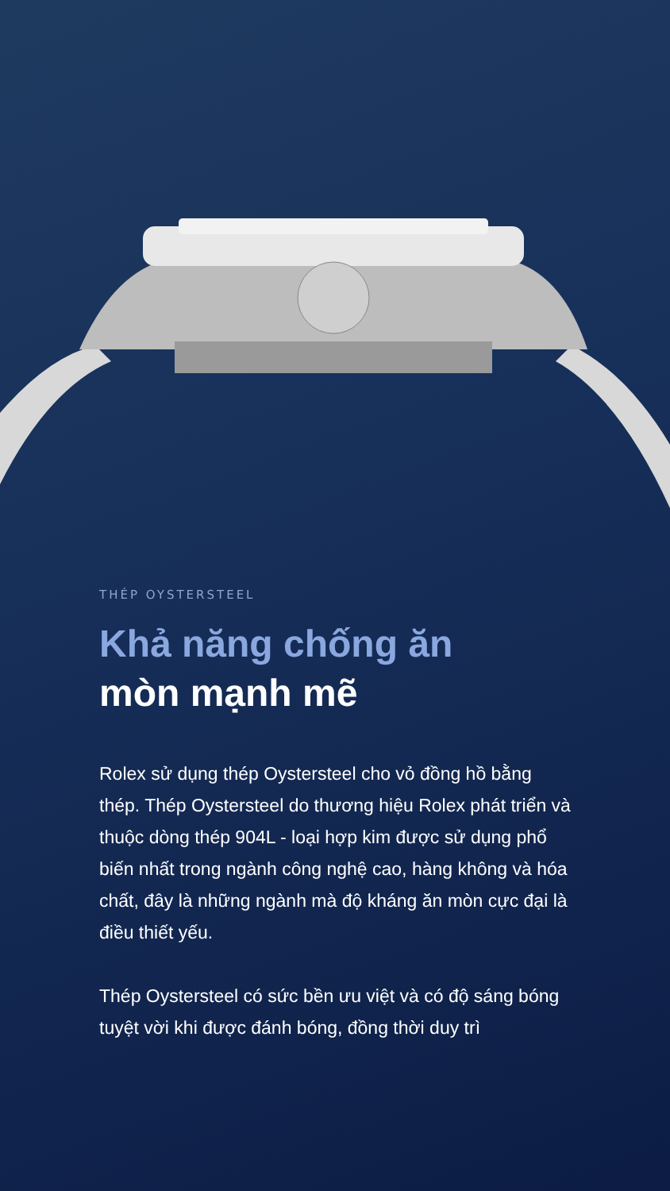THÉP OYSTERSTEEL
Khả năng chống ăn
mòn mạnh mẽ
Rolex sử dụng thép Oystersteel cho vỏ đồng hồ bằng thép. Thép Oystersteel do thương hiệu Rolex phát triển và thuộc dòng thép 904L - loại hợp kim được sử dụng phổ biến nhất trong ngành công nghệ cao, hàng không và hóa chất, đây là những ngành mà độ kháng ăn mòn cực đại là điều thiết yếu.
Thép Oystersteel có sức bền ưu việt và có độ sáng bóng tuyệt vời khi được đánh bóng, đồng thời duy trì